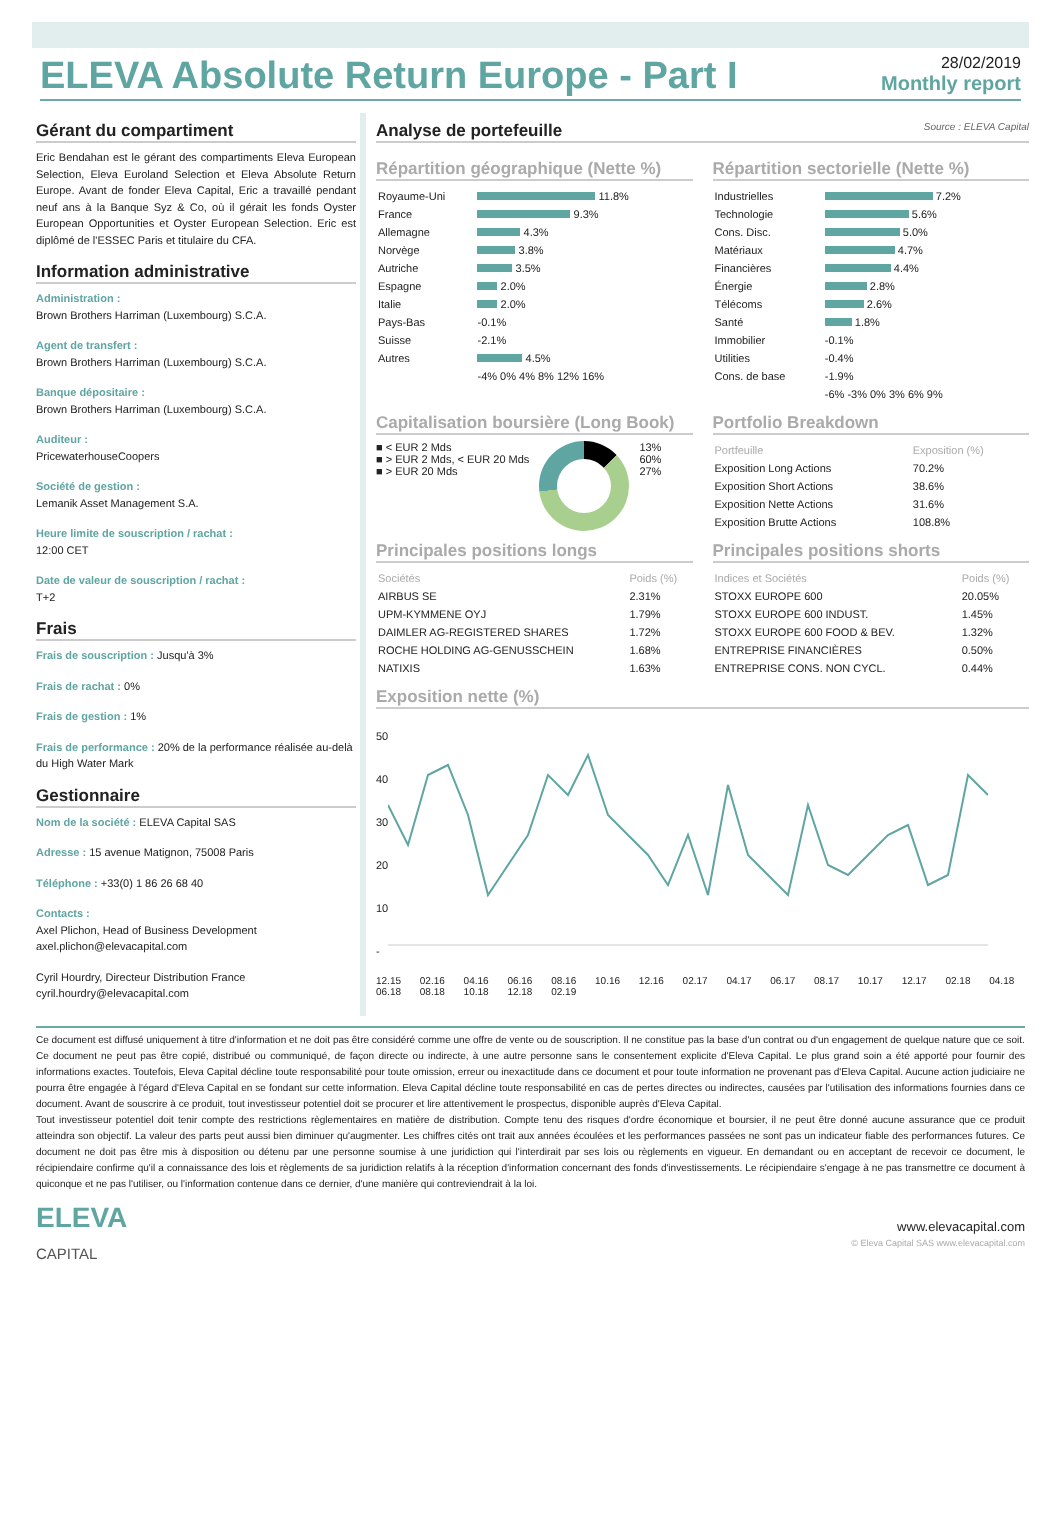ELEVA Absolute Return Europe - Part I
28/02/2019
Monthly report
Gérant du compartiment
Eric Bendahan est le gérant des compartiments Eleva European Selection, Eleva Euroland Selection et Eleva Absolute Return Europe. Avant de fonder Eleva Capital, Eric a travaillé pendant neuf ans à la Banque Syz & Co, où il gérait les fonds Oyster European Opportunities et Oyster European Selection. Eric est diplômé de l'ESSEC Paris et titulaire du CFA.
Information administrative
Administration :
Brown Brothers Harriman (Luxembourg) S.C.A.
Agent de transfert :
Brown Brothers Harriman (Luxembourg) S.C.A.
Banque dépositaire :
Brown Brothers Harriman (Luxembourg) S.C.A.
Auditeur :
PricewaterhouseCoopers
Société de gestion :
Lemanik Asset Management S.A.
Heure limite de souscription / rachat :
12:00 CET
Date de valeur de souscription / rachat :
T+2
Frais
Frais de souscription : Jusqu'à 3%
Frais de rachat : 0%
Frais de gestion : 1%
Frais de performance : 20% de la performance réalisée au-delà du High Water Mark
Gestionnaire
Nom de la société : ELEVA Capital SAS
Adresse : 15 avenue Matignon, 75008 Paris
Téléphone : +33(0) 1 86 26 68 40
Contacts :
Axel Plichon, Head of Business Development
axel.plichon@elevacapital.com
Cyril Hourdry, Directeur Distribution France
cyril.hourdry@elevacapital.com
Analyse de portefeuille Source : ELEVA Capital
Répartition géographique (Nette %)
| Royaume-Uni | 11.8% |
| France | 9.3% |
| Allemagne | 4.3% |
| Norvège | 3.8% |
| Autriche | 3.5% |
| Espagne | 2.0% |
| Italie | 2.0% |
| Pays-Bas | -0.1% |
| Suisse | -2.1% |
| Autres | 4.5% |
| | -4% 0% 4% 8% 12% 16% |
Répartition sectorielle (Nette %)
| Industrielles | 7.2% |
| Technologie | 5.6% |
| Cons. Disc. | 5.0% |
| Matériaux | 4.7% |
| Financières | 4.4% |
| Énergie | 2.8% |
| Télécoms | 2.6% |
| Santé | 1.8% |
| Immobilier | -0.1% |
| Utilities | -0.4% |
| Cons. de base | -1.9% |
| | -6% -3% 0% 3% 6% 9% |
Capitalisation boursière (Long Book)
■ < EUR 2 Mds
■ > EUR 2 Mds, < EUR 20 Mds
■ > EUR 20 Mds
13%
60%
27%
Portfolio Breakdown
| Portfeuille | Exposition (%) |
| --- | --- |
| Exposition Long Actions | 70.2% |
| Exposition Short Actions | 38.6% |
| Exposition Nette Actions | 31.6% |
| Exposition Brutte Actions | 108.8% |
Principales positions longs
| Sociétés | Poids (%) |
| --- | --- |
| AIRBUS SE | 2.31% |
| UPM-KYMMENE OYJ | 1.79% |
| DAIMLER AG-REGISTERED SHARES | 1.72% |
| ROCHE HOLDING AG-GENUSSCHEIN | 1.68% |
| NATIXIS | 1.63% |
Principales positions shorts
| Indices et Sociétés | Poids (%) |
| --- | --- |
| STOXX EUROPE 600 | 20.05% |
| STOXX EUROPE 600 INDUST. | 1.45% |
| STOXX EUROPE 600 FOOD & BEV. | 1.32% |
| ENTREPRISE FINANCIÈRES | 0.50% |
| ENTREPRISE CONS. NON CYCL. | 0.44% |
Exposition nette (%)
50
40
30
20
10
-
12.15 02.16 04.16 06.16 08.16 10.16 12.16 02.17 04.17 06.17 08.17 10.17 12.17 02.18 04.18 06.18 08.18 10.18 12.18 02.19
Ce document est diffusé uniquement à titre d'information et ne doit pas être considéré comme une offre de vente ou de souscription. Il ne constitue pas la base d'un contrat ou d'un engagement de quelque nature que ce soit.
Ce document ne peut pas être copié, distribué ou communiqué, de façon directe ou indirecte, à une autre personne sans le consentement explicite d'Eleva Capital. Le plus grand soin a été apporté pour fournir des informations exactes. Toutefois, Eleva Capital décline toute responsabilité pour toute omission, erreur ou inexactitude dans ce document et pour toute information ne provenant pas d'Eleva Capital. Aucune action judiciaire ne pourra être engagée à l'égard d'Eleva Capital en se fondant sur cette information. Eleva Capital décline toute responsabilité en cas de pertes directes ou indirectes, causées par l'utilisation des informations fournies dans ce document. Avant de souscrire à ce produit, tout investisseur potentiel doit se procurer et lire attentivement le prospectus, disponible auprès d'Eleva Capital.
Tout investisseur potentiel doit tenir compte des restrictions règlementaires en matière de distribution. Compte tenu des risques d'ordre économique et boursier, il ne peut être donné aucune assurance que ce produit atteindra son objectif. La valeur des parts peut aussi bien diminuer qu'augmenter. Les chiffres cités ont trait aux années écoulées et les performances passées ne sont pas un indicateur fiable des performances futures. Ce document ne doit pas être mis à disposition ou détenu par une personne soumise à une juridiction qui l'interdirait par ses lois ou règlements en vigueur. En demandant ou en acceptant de recevoir ce document, le récipiendaire confirme qu'il a connaissance des lois et règlements de sa juridiction relatifs à la réception d'information concernant des fonds d'investissements. Le récipiendaire s'engage à ne pas transmettre ce document à quiconque et ne pas l'utiliser, ou l'information contenue dans ce dernier, d'une manière qui contreviendrait à la loi.
ELEVA
CAPITAL
www.elevacapital.com
© Eleva Capital SAS www.elevacapital.com